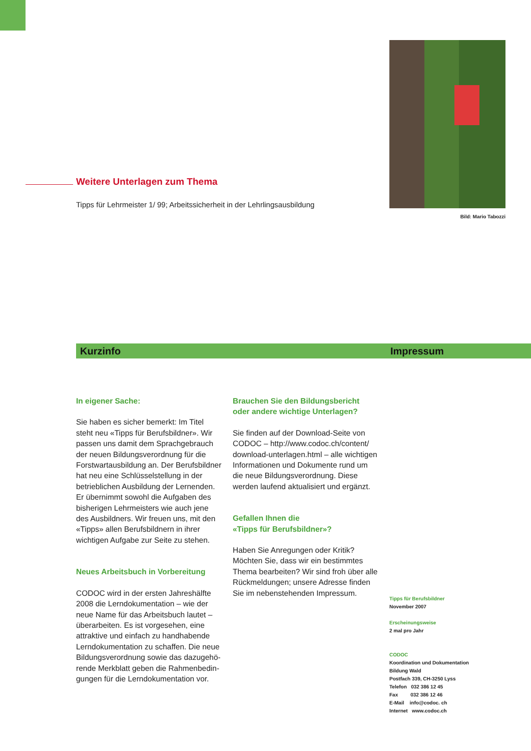Bild: Mario Tabozzi
Weitere Unterlagen zum Thema
Tipps für Lehrmeister 1/ 99; Arbeitssicherheit in der Lehrlingsausbildung
Kurzinfo Impressum
In eigener Sache:
Sie haben es sicher bemerkt: Im Titel steht neu «Tipps für Berufsbildner». Wir passen uns damit dem Sprachgebrauch der neuen Bildungsverordnung für die Forstwartausbildung an. Der Berufsbild­ner hat neu eine Schlüsselstellung in der betrieblichen Ausbildung der Lernenden. Er übernimmt sowohl die Aufgaben des bisherigen Lehrmeisters wie auch jene des Ausbildners. Wir freuen uns, mit den «Tipps» allen Berufsbildnern in ihrer wichtigen Aufgabe zur Seite zu stehen.
Neues Arbeitsbuch in Vorbereitung
CODOC wird in der ersten Jahreshälfte 2008 die Lerndokumentation – wie der neue Name für das Arbeitsbuch lautet – überarbeiten. Es ist vorgesehen, eine attraktive und einfach zu handhabende Lerndokumentation zu schaffen. Die neue Bildungsverordnung sowie das dazugehö­rende Merkblatt geben die Rahmenbedin­gungen für die Lerndokumentation vor.
Brauchen Sie den Bildungsbericht oder andere wichtige Unterlagen?
Sie finden auf der Download-Seite von CODOC – http://www.codoc.ch/content/ download-unterlagen.html – alle wich­tigen Informationen und Dokumente rund um die neue Bildungsverordnung. Diese werden laufend aktualisiert und ergänzt.
Gefallen Ihnen die
«Tipps für Berufsbildner»?
Haben Sie Anregungen oder Kritik? Möchten Sie, dass wir ein bestimmtes Thema bearbeiten? Wir sind froh über alle Rückmeldungen; unsere Adresse fin­den Sie im nebenstehenden Impressum.
Tipps für Berufsbildner
November 2007
Erscheinungsweise
2 mal pro Jahr
CODOC
Koordination und Dokumentation
Bildung Wald
Postfach 339, CH-3250 Lyss
Telefon 032 386 12 45
Fax 032 386 12 46
E-Mail info@codoc. ch
Internet www.codoc.ch